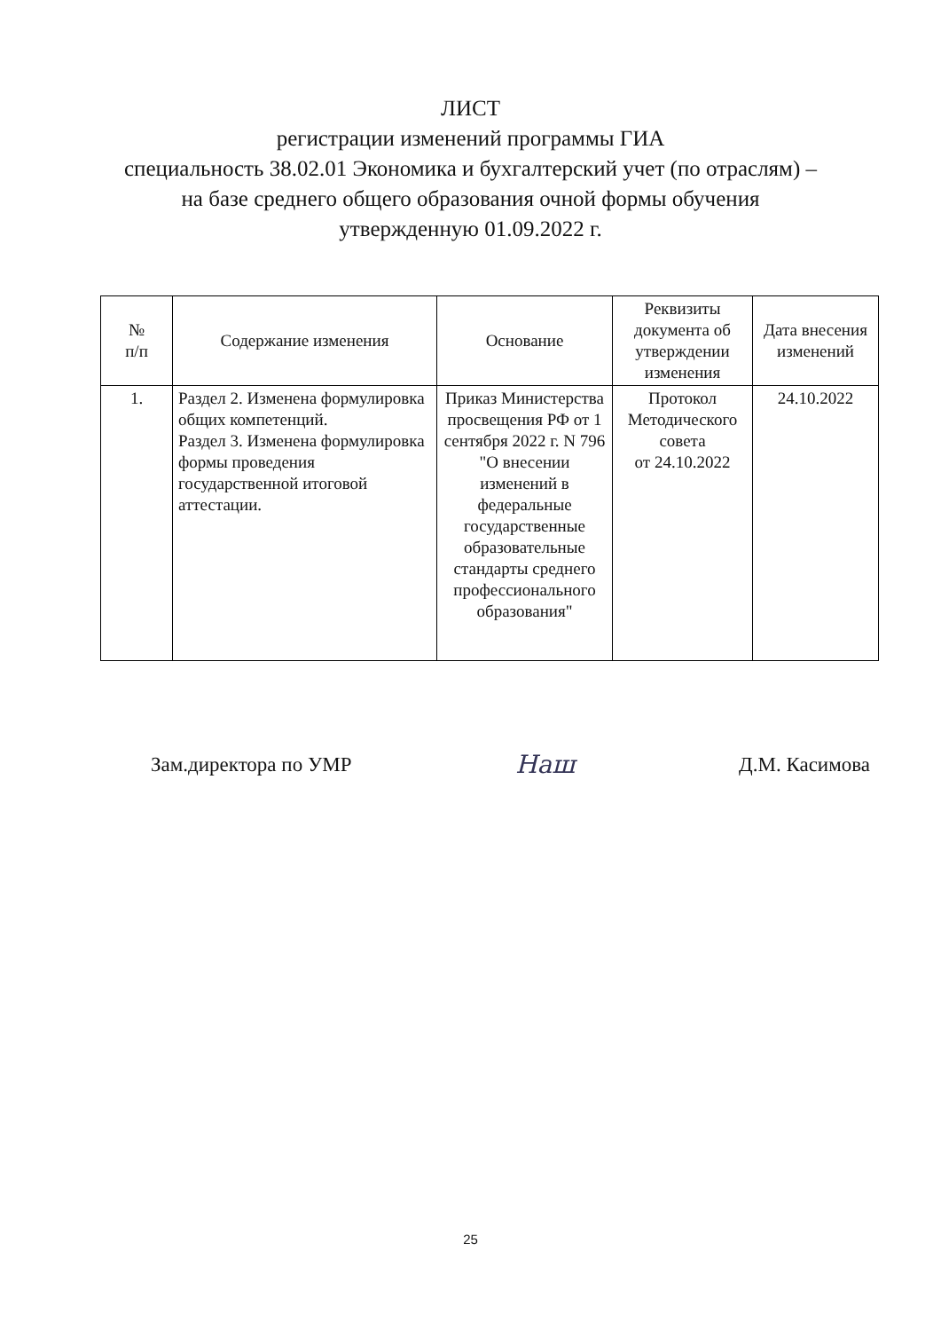ЛИСТ
регистрации изменений программы ГИА
специальность 38.02.01 Экономика и бухгалтерский учет (по отраслям) –
на базе среднего общего образования очной формы обучения
утвержденную 01.09.2022 г.
| № п/п | Содержание изменения | Основание | Реквизиты документа об утверждении изменения | Дата внесения изменений |
| --- | --- | --- | --- | --- |
| 1. | Раздел 2. Изменена формулировка общих компетенций. Раздел 3. Изменена формулировка формы проведения государственной итоговой аттестации. | Приказ Министерства просвещения РФ от 1 сентября 2022 г. N 796 "О внесении изменений в федеральные государственные образовательные стандарты среднего профессионального образования" | Протокол Методического совета от 24.10.2022 | 24.10.2022 |
Зам.директора по УМР Наш Д.М. Касимова
25